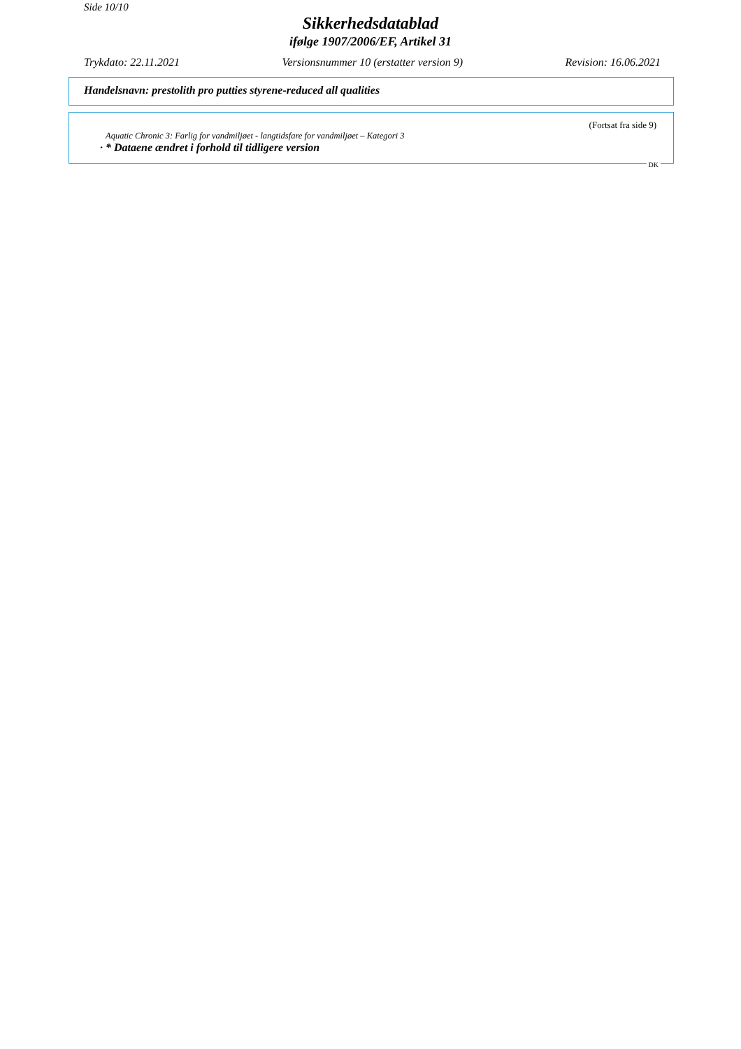Side 10/10
Sikkerhedsdatablad
ifølge 1907/2006/EF, Artikel 31
Trykdato: 22.11.2021 Versionsnummer 10 (erstatter version 9) Revision: 16.06.2021
Handelsnavn: prestolith pro putties styrene-reduced all qualities
(Fortsat fra side 9)
Aquatic Chronic 3: Farlig for vandmiljøet - langtidsfare for vandmiljøet – Kategori 3
· * Dataene ændret i forhold til tidligere version
DK